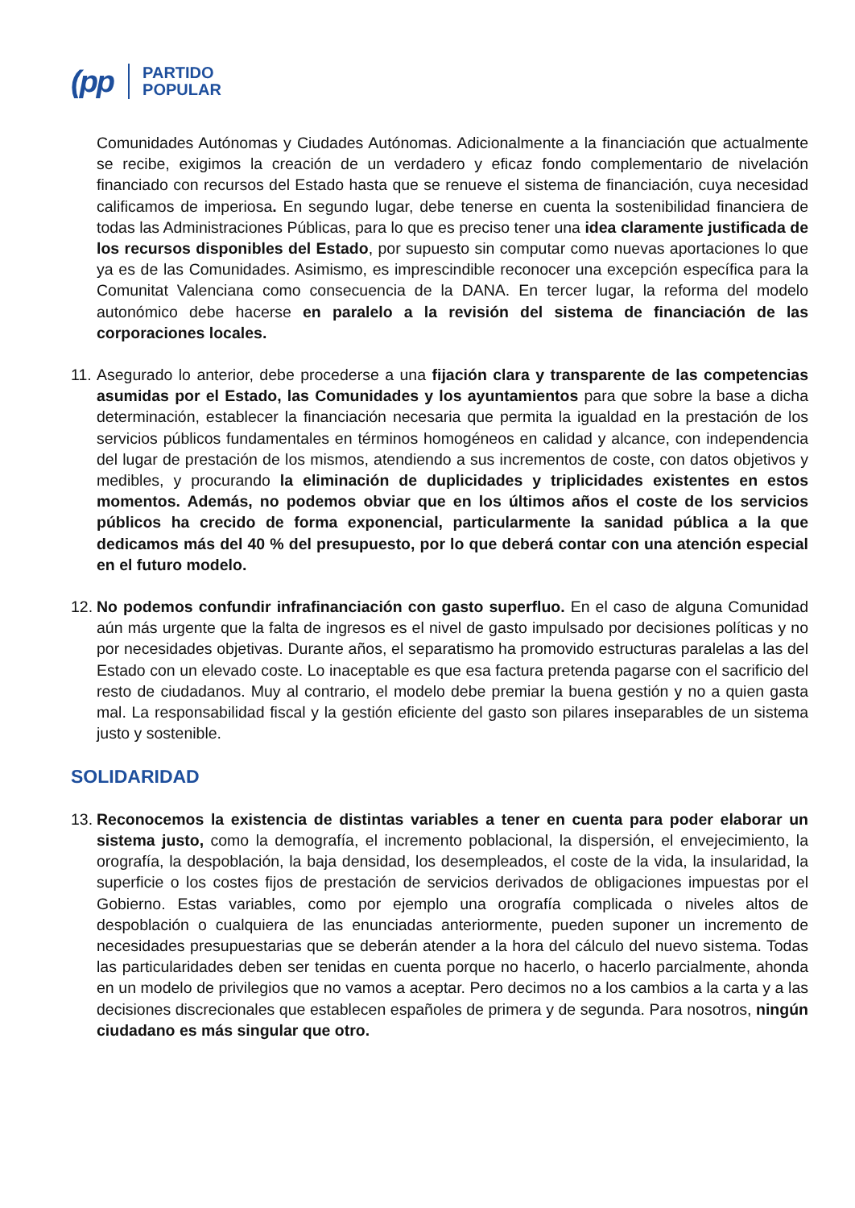(pp PARTIDO
POPULAR
Comunidades Autónomas y Ciudades Autónomas. Adicionalmente a la financiación que actualmente se recibe, exigimos la creación de un verdadero y eficaz fondo complementario de nivelación financiado con recursos del Estado hasta que se renueve el sistema de financiación, cuya necesidad calificamos de imperiosa. En segundo lugar, debe tenerse en cuenta la sostenibilidad financiera de todas las Administraciones Públicas, para lo que es preciso tener una idea claramente justificada de los recursos disponibles del Estado, por supuesto sin computar como nuevas aportaciones lo que ya es de las Comunidades. Asimismo, es imprescindible reconocer una excepción específica para la Comunitat Valenciana como consecuencia de la DANA. En tercer lugar, la reforma del modelo autonómico debe hacerse en paralelo a la revisión del sistema de financiación de las corporaciones locales.
11. Asegurado lo anterior, debe procederse a una fijación clara y transparente de las competencias asumidas por el Estado, las Comunidades y los ayuntamientos para que sobre la base a dicha determinación, establecer la financiación necesaria que permita la igualdad en la prestación de los servicios públicos fundamentales en términos homogéneos en calidad y alcance, con independencia del lugar de prestación de los mismos, atendiendo a sus incrementos de coste, con datos objetivos y medibles, y procurando la eliminación de duplicidades y triplicidades existentes en estos momentos. Además, no podemos obviar que en los últimos años el coste de los servicios públicos ha crecido de forma exponencial, particularmente la sanidad pública a la que dedicamos más del 40 % del presupuesto, por lo que deberá contar con una atención especial en el futuro modelo.
12. No podemos confundir infrafinanciación con gasto superfluo. En el caso de alguna Comunidad aún más urgente que la falta de ingresos es el nivel de gasto impulsado por decisiones políticas y no por necesidades objetivas. Durante años, el separatismo ha promovido estructuras paralelas a las del Estado con un elevado coste. Lo inaceptable es que esa factura pretenda pagarse con el sacrificio del resto de ciudadanos. Muy al contrario, el modelo debe premiar la buena gestión y no a quien gasta mal. La responsabilidad fiscal y la gestión eficiente del gasto son pilares inseparables de un sistema justo y sostenible.
SOLIDARIDAD
13. Reconocemos la existencia de distintas variables a tener en cuenta para poder elaborar un sistema justo, como la demografía, el incremento poblacional, la dispersión, el envejecimiento, la orografía, la despoblación, la baja densidad, los desempleados, el coste de la vida, la insularidad, la superficie o los costes fijos de prestación de servicios derivados de obligaciones impuestas por el Gobierno. Estas variables, como por ejemplo una orografía complicada o niveles altos de despoblación o cualquiera de las enunciadas anteriormente, pueden suponer un incremento de necesidades presupuestarias que se deberán atender a la hora del cálculo del nuevo sistema. Todas las particularidades deben ser tenidas en cuenta porque no hacerlo, o hacerlo parcialmente, ahonda en un modelo de privilegios que no vamos a aceptar. Pero decimos no a los cambios a la carta y a las decisiones discrecionales que establecen españoles de primera y de segunda. Para nosotros, ningún ciudadano es más singular que otro.